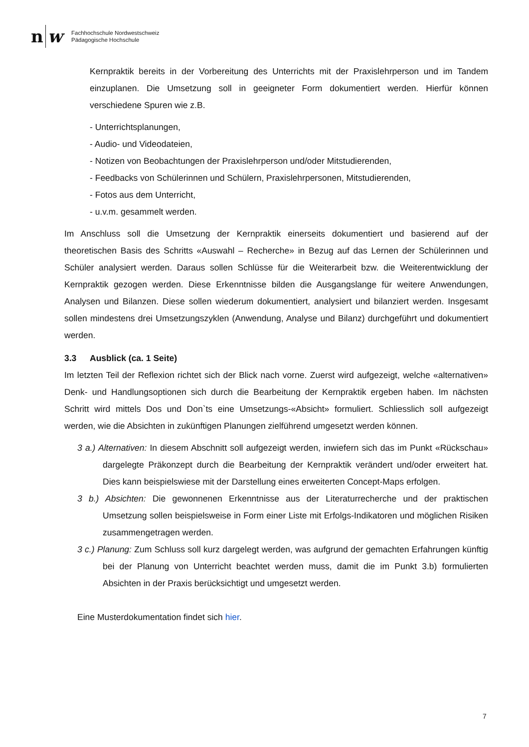n
w
Fachhochschule Nordwestschweiz
Pädagogische Hochschule
Kernpraktik bereits in der Vorbereitung des Unterrichts mit der Praxislehrperson und im Tandem einzuplanen. Die Umsetzung soll in geeigneter Form dokumentiert werden. Hierfür können verschiedene Spuren wie z.B.
- Unterrichtsplanungen,
- Audio- und Videodateien,
- Notizen von Beobachtungen der Praxislehrperson und/oder Mitstudierenden,
- Feedbacks von Schülerinnen und Schülern, Praxislehrpersonen, Mitstudierenden,
- Fotos aus dem Unterricht,
- u.v.m. gesammelt werden.
Im Anschluss soll die Umsetzung der Kernpraktik einerseits dokumentiert und basierend auf der theoretischen Basis des Schritts «Auswahl – Recherche» in Bezug auf das Lernen der Schülerinnen und Schüler analysiert werden. Daraus sollen Schlüsse für die Weiterarbeit bzw. die Weiterentwicklung der Kernpraktik gezogen werden. Diese Erkenntnisse bilden die Ausgangslange für weitere Anwendungen, Analysen und Bilanzen. Diese sollen wiederum dokumentiert, analysiert und bilanziert werden. Insgesamt sollen mindestens drei Umsetzungszyklen (Anwendung, Analyse und Bilanz) durchgeführt und dokumentiert werden.
3.3 Ausblick (ca. 1 Seite)
Im letzten Teil der Reflexion richtet sich der Blick nach vorne. Zuerst wird aufgezeigt, welche «alternativen» Denk- und Handlungsoptionen sich durch die Bearbeitung der Kernpraktik ergeben haben. Im nächsten Schritt wird mittels Dos und Don`ts eine Umsetzungs-«Absicht» formuliert. Schliesslich soll aufgezeigt werden, wie die Absichten in zukünftigen Planungen zielführend umgesetzt werden können.
3 a.) Alternativen: In diesem Abschnitt soll aufgezeigt werden, inwiefern sich das im Punkt «Rückschau» dargelegte Präkonzept durch die Bearbeitung der Kernpraktik verändert und/oder erweitert hat. Dies kann beispielswiese mit der Darstellung eines erweiterten Concept-Maps erfolgen.
3 b.) Absichten: Die gewonnenen Erkenntnisse aus der Literaturrecherche und der praktischen Umsetzung sollen beispielsweise in Form einer Liste mit Erfolgs-Indikatoren und möglichen Risiken zusammengetragen werden.
3 c.) Planung: Zum Schluss soll kurz dargelegt werden, was aufgrund der gemachten Erfahrungen künftig bei der Planung von Unterricht beachtet werden muss, damit die im Punkt 3.b) formulierten Absichten in der Praxis berücksichtigt und umgesetzt werden.
Eine Musterdokumentation findet sich hier.
7